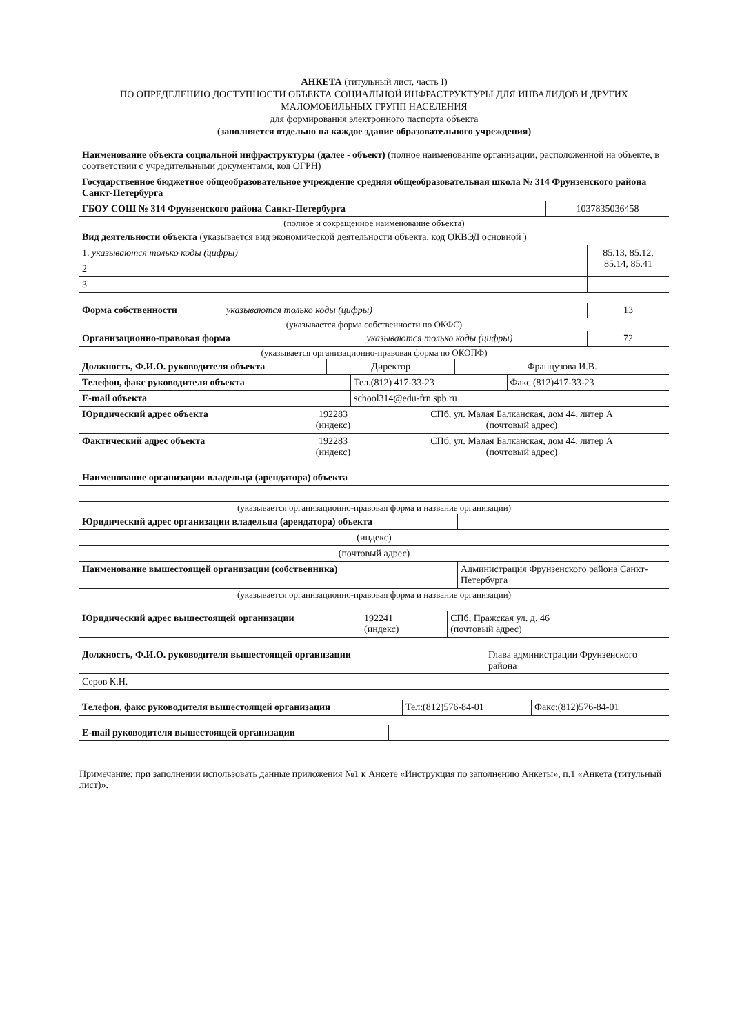АНКЕТА (титульный лист, часть I)
ПО ОПРЕДЕЛЕНИЮ ДОСТУПНОСТИ ОБЪЕКТА СОЦИАЛЬНОЙ ИНФРАСТРУКТУРЫ ДЛЯ ИНВАЛИДОВ И ДРУГИХ МАЛОМОБИЛЬНЫХ ГРУПП НАСЕЛЕНИЯ
для формирования электронного паспорта объекта
(заполняется отдельно на каждое здание образовательного учреждения)
| Наименование объекта социальной инфраструктуры (далее - объект) (полное наименование организации, расположенной на объекте, в соответствии с учредительными документами, код ОГРН) | |
| Государственное бюджетное общеобразовательное учреждение средняя общеобразовательная школа № 314 Фрунзенского района Санкт-Петербурга | |
| ГБОУ СОШ № 314 Фрунзенского района Санкт-Петербурга | 1037835036458 |
(полное и сокращенное наименование объекта)
| Вид деятельности объекта (указывается вид экономической деятельности объекта, код ОКВЭД основной ) | |
| 1. указываются только коды (цифры) | 85.13, 85.12, 85.14, 85.41 |
| 2 | |
| 3 | |
| Форма собственности | указываются только коды (цифры) | 13 |
(указывается форма собственности по ОКФС)
| Организационно-правовая форма | указываются только коды (цифры) | 72 |
(указывается организационно-правовая форма по ОКОПФ)
| Должность, Ф.И.О. руководителя объекта | Директор | Французова И.В. |
| Телефон, факс руководителя объекта | Тел.(812) 417-33-23 | Факс (812)417-33-23 |
| E-mail объекта | school314@edu-frn.spb.ru | |
| Юридический адрес объекта | 192283 (индекс) | СПб, ул. Малая Балканская, дом 44, литер А (почтовый адрес) |
| Фактический адрес объекта | 192283 (индекс) | СПб, ул. Малая Балканская, дом 44, литер А (почтовый адрес) |
| Наименование организации владельца (арендатора) объекта | |
(указывается организационно-правовая форма и название организации)
| Юридический адрес организации владельца (арендатора) объекта | |
| (индекс) | |
| (почтовый адрес) | |
| Наименование вышестоящей организации (собственника) | Администрация Фрунзенского района Санкт-Петербурга |
(указывается организационно-правовая форма и название организации)
| Юридический адрес вышестоящей организации | 192241 (индекс) | СПб, Пражская ул. д. 46 (почтовый адрес) |
| Должность, Ф.И.О. руководителя вышестоящей организации | Глава администрации Фрунзенского района |
| Серов К.Н. | |
| Телефон, факс руководителя вышестоящей организации | Тел:(812)576-84-01 | Факс:(812)576-84-01 |
| E-mail руководителя вышестоящей организации | |
Примечание: при заполнении использовать данные приложения №1 к Анкете «Инструкция по заполнению Анкеты», п.1 «Анкета (титульный лист)».